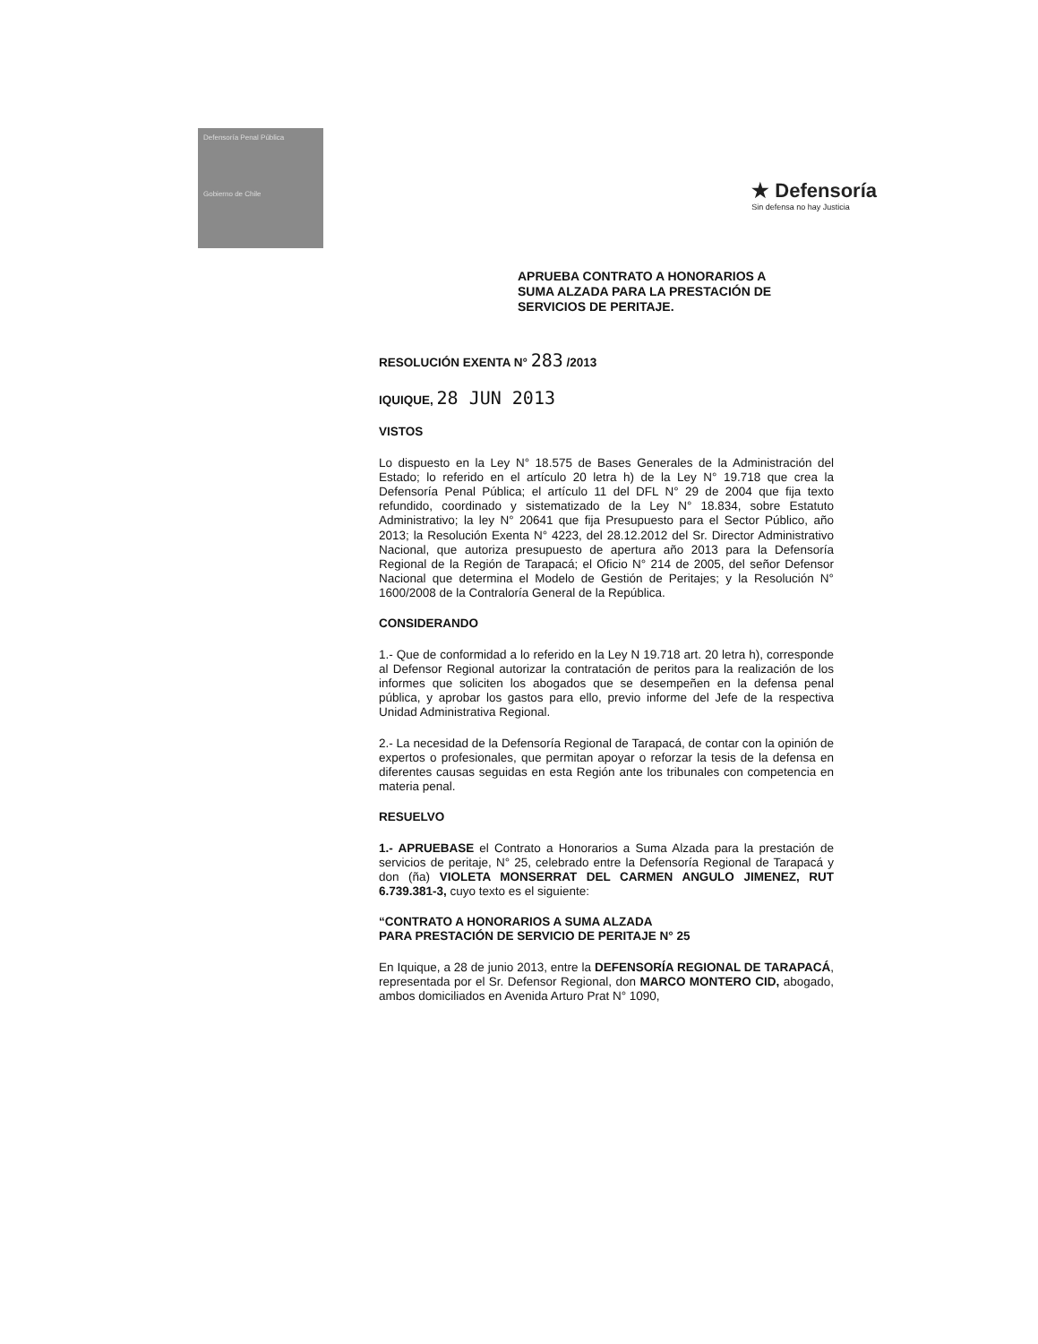Defensoría Penal Pública
Gobierno de Chile
★ Defensoría
Sin defensa no hay Justicia
APRUEBA CONTRATO A HONORARIOS A SUMA ALZADA PARA LA PRESTACIÓN DE SERVICIOS DE PERITAJE.
RESOLUCIÓN EXENTA N° 283 /2013
IQUIQUE, 28 JUN 2013
VISTOS
Lo dispuesto en la Ley N° 18.575 de Bases Generales de la Administración del Estado; lo referido en el artículo 20 letra h) de la Ley N° 19.718 que crea la Defensoría Penal Pública; el artículo 11 del DFL N° 29 de 2004 que fija texto refundido, coordinado y sistematizado de la Ley N° 18.834, sobre Estatuto Administrativo; la ley N° 20641 que fija Presupuesto para el Sector Público, año 2013; la Resolución Exenta N° 4223, del 28.12.2012 del Sr. Director Administrativo Nacional, que autoriza presupuesto de apertura año 2013 para la Defensoría Regional de la Región de Tarapacá; el Oficio N° 214 de 2005, del señor Defensor Nacional que determina el Modelo de Gestión de Peritajes; y la Resolución N° 1600/2008 de la Contraloría General de la República.
CONSIDERANDO
1.- Que de conformidad a lo referido en la Ley N 19.718 art. 20 letra h), corresponde al Defensor Regional autorizar la contratación de peritos para la realización de los informes que soliciten los abogados que se desempeñen en la defensa penal pública, y aprobar los gastos para ello, previo informe del Jefe de la respectiva Unidad Administrativa Regional.
2.- La necesidad de la Defensoría Regional de Tarapacá, de contar con la opinión de expertos o profesionales, que permitan apoyar o reforzar la tesis de la defensa en diferentes causas seguidas en esta Región ante los tribunales con competencia en materia penal.
RESUELVO
1.- APRUEBASE el Contrato a Honorarios a Suma Alzada para la prestación de servicios de peritaje, N° 25, celebrado entre la Defensoría Regional de Tarapacá y don (ña) VIOLETA MONSERRAT DEL CARMEN ANGULO JIMENEZ, RUT 6.739.381-3, cuyo texto es el siguiente:
“CONTRATO A HONORARIOS A SUMA ALZADA
PARA PRESTACIÓN DE SERVICIO DE PERITAJE N° 25
En Iquique, a 28 de junio 2013, entre la DEFENSORÍA REGIONAL DE TARAPACÁ, representada por el Sr. Defensor Regional, don MARCO MONTERO CID, abogado, ambos domiciliados en Avenida Arturo Prat N° 1090,